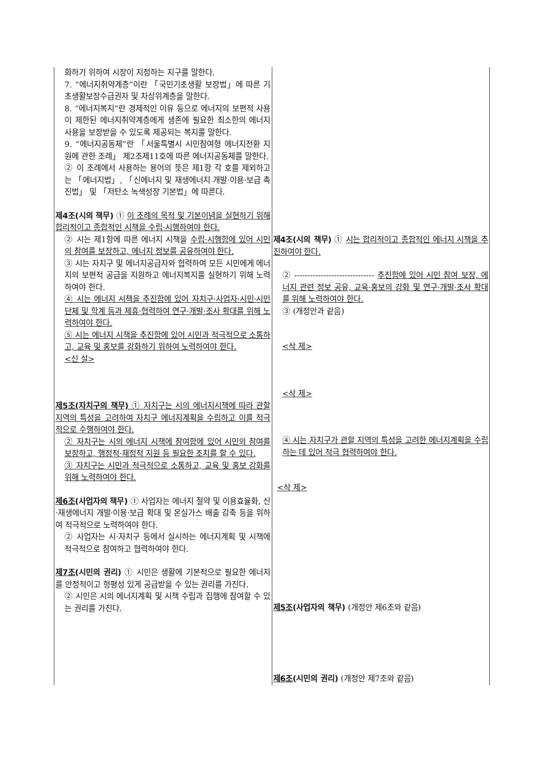| 화하기 위하여 시장이 지정하는 지구를 말한다. 7. “에너지취약계층”이란 「국민기초생활 보장법」에 따른 기초생활보장수급권자 및 차상위계층을 말한다. 8. “에너지복지”란 경제적인 이유 등으로 에너지의 보편적 사용이 제한된 에너지취약계층에게 생존에 필요한 최소한의 에너지 사용을 보장받을 수 있도록 제공되는 복지를 말한다. 9. “에너지공동체”란 「서울특별시 시민참여형 에너지전환 지원에 관한 조례」 제2조제11호에 따른 에너지공동체를 말한다. ② 이 조례에서 사용하는 용어의 뜻은 제1항 각 호를 제외하고는 「에너지법」, 「신에너지 및 재생에너지 개발·이용·보급 촉진법」 및 「저탄소 녹색성장 기본법」에 따른다. 제4조(시의 책무) ① 이 조례의 목적 및 기본이념을 실현하기 위해 합리적이고 종합적인 시책을 수립·시행하여야 한다. ② 시는 제1항에 따른 에너지 시책을 수립·시행함에 있어 시민의 참여를 보장하고, 에너지 정보를 공유하여야 한다. ③ 시는 자치구 및 에너지공급자와 협력하여 모든 시민에게 에너지의 보편적 공급을 지원하고 에너지복지를 실현하기 위해 노력하여야 한다. ④ 시는 에너지 시책을 추진함에 있어 자치구·사업자·시민·시민단체 및 학계 등과 제휴·협력하여 연구·개발·조사 확대를 위해 노력하여야 한다. ⑤ 시는 에너지 시책을 추진함에 있어 시민과 적극적으로 소통하고, 교육 및 홍보를 강화하기 위하여 노력하여야 한다. <신 설> 제5조(자치구의 책무) ① 자치구는 시의 에너지시책에 따라 관할 지역의 특성을 고려하여 자치구 에너지계획을 수립하고 이를 적극적으로 수행하여야 한다. ② 자치구는 시의 에너지 시책에 참여함에 있어 시민의 참여를 보장하고, 행정적·재정적 지원 등 필요한 조치를 할 수 있다. ③ 자치구는 시민과 적극적으로 소통하고, 교육 및 홍보 강화를 위해 노력하여야 한다. 제6조 (사업자의 책무) ① 사업자는 에너지 절약 및 이용효율화, 신·재생에너지 개발·이용·보급 확대 및 온실가스 배출 감축 등을 위하여 적극적으로 노력하여야 한다. ② 사업자는 시·자치구 등에서 실시하는 에너지계획 및 시책에 적극적으로 참여하고 협력하여야 한다. 제7조 (시민의 권리) ① 시민은 생활에 기본적으로 필요한 에너지를 안정적이고 형평성 있게 공급받을 수 있는 권리를 가진다. ② 시민은 시의 에너지계획 및 시책 수립과 집행에 참여할 수 있는 권리를 가진다. | 제4조(시의 책무) ① 시는 합리적이고 종합적인 에너지 시책을 추진하여야 한다. ② ------------------------------ 추진함에 있어 시민 참여 보장, 에너지 관련 정보 공유, 교육·홍보의 강화 및 연구·개발·조사 확대를 위해 노력하여야 한다. ③ (개정안과 같음) <삭 제> <삭 제> ④ 시는 자치구가 관할 지역의 특성을 고려한 에너지계획을 수립하는 데 있어 적극 협력하여야 한다. <삭 제> 제5조 (사업자의 책무) (개정안 제6조와 같음) 제6조 (시민의 권리) (개정안 제7조와 같음) |